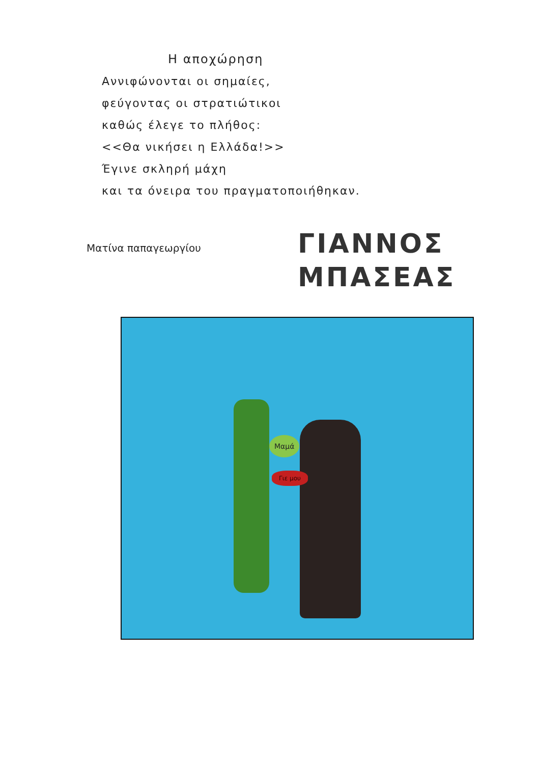Η αποχώρηση
Αννιφώνονται οι σημαίες,
φεύγοντας οι στρατιώτικοι
καθώς έλεγε το πλήθος:
<<Θα νικήσει η Ελλάδα!>>
Έγινε σκληρή μάχη
και τα όνειρα του πραγματοποιήθηκαν.
Ματίνα παπαγεωργίου
ΓΙΑΝΝΟΣ
ΜΠΑΣΕΑΣ
Μαμά
Γιε μου